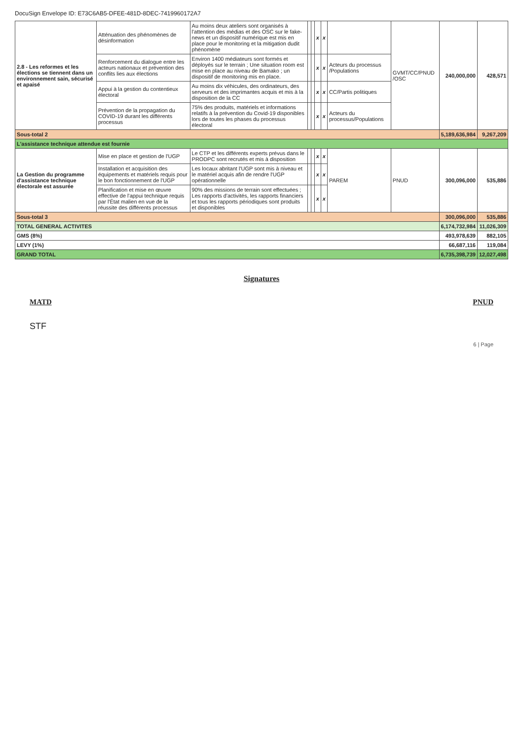DocuSign Envelope ID: E73C6AB5-DFEE-481D-8DEC-7419960172A7
| 2.8 - Les reformes et les élections se tiennent dans un environnement sain, sécurisé et apaisé | Atténuation des phénomènes de désinformation | Au moins deux ateliers sont organisés à l'attention des médias et des OSC sur le fake-news et un dispositif numérique est mis en place pour le monitoring et la mitigation dudit phénomène | | | x | x | | GVMT/CC/PNUD /OSC | 240,000,000 | 428,571 |
| | Renforcement du dialogue entre les acteurs nationaux et prévention des conflits lies aux élections | Environ 1400 médiateurs sont formés et déployés sur le terrain ; Une situation room est mise en place au niveau de Bamako ; un dispositif de monitoring mis en place. | | | x | x | Acteurs du processus /Populations | | | |
| | Appui à la gestion du contentieux électoral | Au moins dix véhicules, des ordinateurs, des serveurs et des imprimantes acquis et mis à la disposition de la CC | | | x | x | CC/Partis politiques | | | |
| | Prévention de la propagation du COVID-19 durant les différents processus | 75% des produits, matériels et informations relatifs à la prévention du Covid-19 disponibles lors de toutes les phases du processus électoral | | | x | x | Acteurs du processus/Populations | | | |
| Sous-total 2 | | | | | | | | | 5,189,636,984 | 9,267,209 |
| L'assistance technique attendue est fournie | | | | | | | | | | |
| La Gestion du programme d'assistance technique électorale est assurée | Mise en place et gestion de l'UGP | Le CTP et les différents experts prévus dans le PRODPC sont recrutés et mis à disposition | | | x | x | PAREM | PNUD | 300,096,000 | 535,886 |
| | Installation et acquisition des équipements et matériels requis pour le bon fonctionnement de l'UGP | Les locaux abritant l'UGP sont mis à niveau et le matériel acquis afin de rendre l'UGP opérationnelle | | | x | x | | | | |
| | Planification et mise en œuvre effective de l'appui technique requis par l'État malien en vue de la réussite des différents processus | 90% des missions de terrain sont effectuées ; Les rapports d'activités, les rapports financiers et tous les rapports périodiques sont produits et disponibles | | | x | x | | | | |
| Sous-total 3 | | | | | | | | | 300,096,000 | 535,886 |
| TOTAL GENERAL ACTIVITES | | | | | | | | | 6,174,732,984 | 11,026,309 |
| GMS (8%) | | | | | | | | | 493,978,639 | 882,105 |
| LEVY (1%) | | | | | | | | | 66,687,116 | 119,084 |
| GRAND TOTAL | | | | | | | | | 6,735,398,739 | 12,027,498 |
Signatures
MATD PNUD
STF
6 | Page